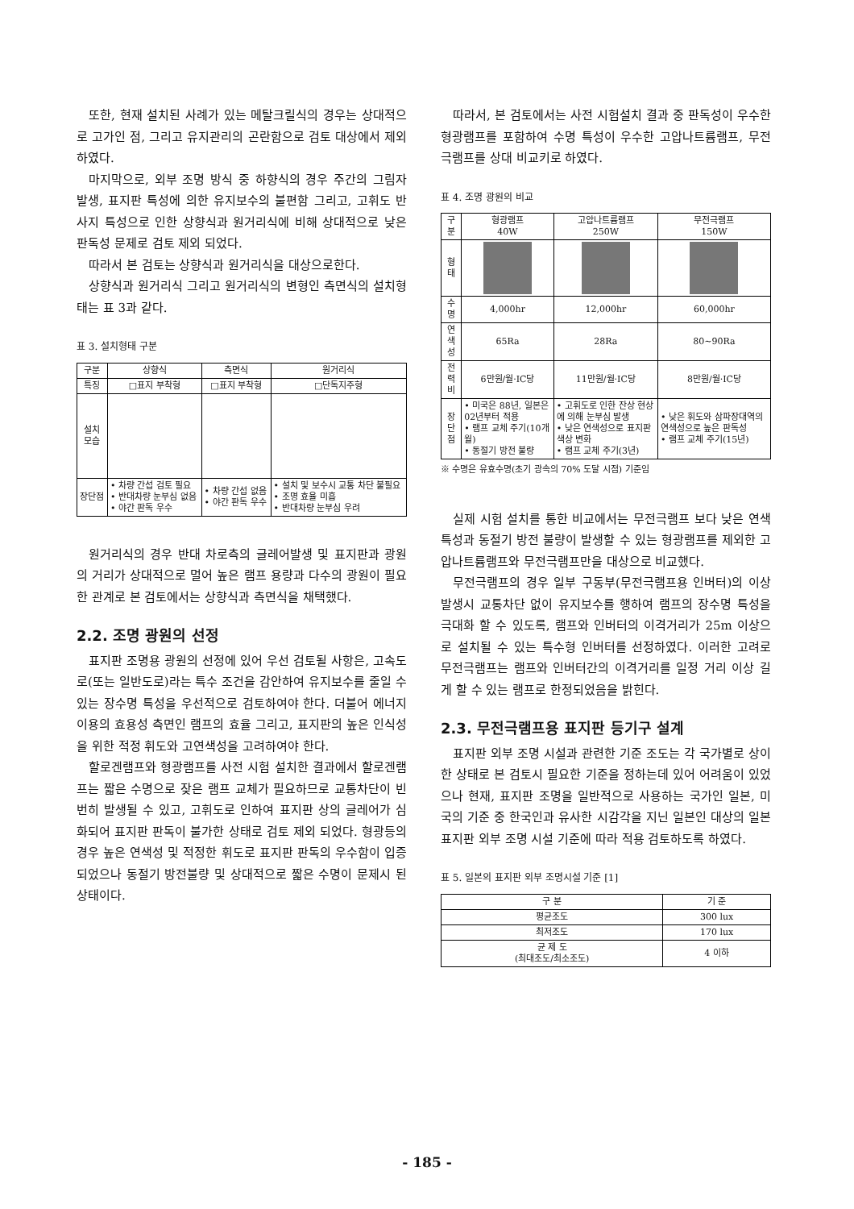또한, 현재 설치된 사례가 있는 메탈크릴식의 경우는 상대적으로 고가인 점, 그리고 유지관리의 곤란함으로 검토 대상에서 제외하였다.
마지막으로, 외부 조명 방식 중 하향식의 경우 주간의 그림자 발생, 표지판 특성에 의한 유지보수의 불편함 그리고, 고휘도 반사지 특성으로 인한 상향식과 원거리식에 비해 상대적으로 낮은 판독성 문제로 검토 제외 되었다.
따라서 본 검토는 상향식과 원거리식을 대상으로한다.
상향식과 원거리식 그리고 원거리식의 변형인 측면식의 설치형태는 표 3과 같다.
표 3. 설치형태 구분
| 구분 | 상향식 | 측면식 | 원거리식 |
| --- | --- | --- | --- |
| 특징 | □표지 부착형 | □표지 부착형 | □단독지주형 |
| 설치 모습 | | | |
| 장단점 | • 차량 간섭 검토 필요 • 반대차량 눈부심 없음 • 야간 판독 우수 | • 차량 간섭 없음 • 야간 판독 우수 | • 설치 및 보수시 교통 차단 불필요 • 조명 효율 미흡 • 반대차량 눈부심 우려 |
원거리식의 경우 반대 차로측의 글레어발생 및 표지판과 광원의 거리가 상대적으로 멀어 높은 램프 용량과 다수의 광원이 필요한 관계로 본 검토에서는 상향식과 측면식을 채택했다.
2.2. 조명 광원의 선정
표지판 조명용 광원의 선정에 있어 우선 검토될 사항은, 고속도로(또는 일반도로)라는 특수 조건을 감안하여 유지보수를 줄일 수 있는 장수명 특성을 우선적으로 검토하여야 한다. 더불어 에너지 이용의 효용성 측면인 램프의 효율 그리고, 표지판의 높은 인식성을 위한 적정 휘도와 고연색성을 고려하여야 한다.
할로겐램프와 형광램프를 사전 시험 설치한 결과에서 할로겐램프는 짧은 수명으로 잦은 램프 교체가 필요하므로 교통차단이 빈번히 발생될 수 있고, 고휘도로 인하여 표지판 상의 글레어가 심화되어 표지판 판독이 불가한 상태로 검토 제외 되었다. 형광등의 경우 높은 연색성 및 적정한 휘도로 표지판 판독의 우수함이 입증되었으나 동절기 방전불량 및 상대적으로 짧은 수명이 문제시 된 상태이다.
따라서, 본 검토에서는 사전 시험설치 결과 중 판독성이 우수한 형광램프를 포함하여 수명 특성이 우수한 고압나트륨램프, 무전극램프를 상대 비교키로 하였다.
표 4. 조명 광원의 비교
| 구 분 | 형광램프 40W | 고압나트륨램프 250W | 무전극램프 150W |
| --- | --- | --- | --- |
| 형 태 | | | |
| 수 명 | 4,000hr | 12,000hr | 60,000hr |
| 연색성 | 65Ra | 28Ra | 80~90Ra |
| 전력비 | 6만원/월·IC당 | 11만원/월·IC당 | 8만원/월·IC당 |
| 장단점 | • 미국은 88년, 일본은 02년부터 적용 • 램프 교체 주기(10개월) • 동절기 방전 불량 | • 고휘도로 인한 잔상 현상에 의해 눈부심 발생 • 낮은 연색성으로 표지판 색상 변화 • 램프 교체 주기(3년) | • 낮은 휘도와 삼파장대역의 연색성으로 높은 판독성 • 램프 교체 주기(15년) |
※ 수명은 유효수명(초기 광속의 70% 도달 시점) 기준임
실제 시험 설치를 통한 비교에서는 무전극램프 보다 낮은 연색 특성과 동절기 방전 불량이 발생할 수 있는 형광램프를 제외한 고압나트륨램프와 무전극램프만을 대상으로 비교했다.
무전극램프의 경우 일부 구동부(무전극램프용 인버터)의 이상 발생시 교통차단 없이 유지보수를 행하여 램프의 장수명 특성을 극대화 할 수 있도록, 램프와 인버터의 이격거리가 25m 이상으로 설치될 수 있는 특수형 인버터를 선정하였다. 이러한 고려로 무전극램프는 램프와 인버터간의 이격거리를 일정 거리 이상 길게 할 수 있는 램프로 한정되었음을 밝힌다.
2.3. 무전극램프용 표지판 등기구 설계
표지판 외부 조명 시설과 관련한 기준 조도는 각 국가별로 상이한 상태로 본 검토시 필요한 기준을 정하는데 있어 어려움이 있었으나 현재, 표지판 조명을 일반적으로 사용하는 국가인 일본, 미국의 기준 중 한국인과 유사한 시감각을 지닌 일본인 대상의 일본 표지판 외부 조명 시설 기준에 따라 적용 검토하도록 하였다.
표 5. 일본의 표지판 외부 조명시설 기준 [1]
| 구 분 | 기 준 |
| --- | --- |
| 평균조도 | 300 lux |
| 최저조도 | 170 lux |
| 균 제 도 (최대조도/최소조도) | 4 이하 |
- 185 -